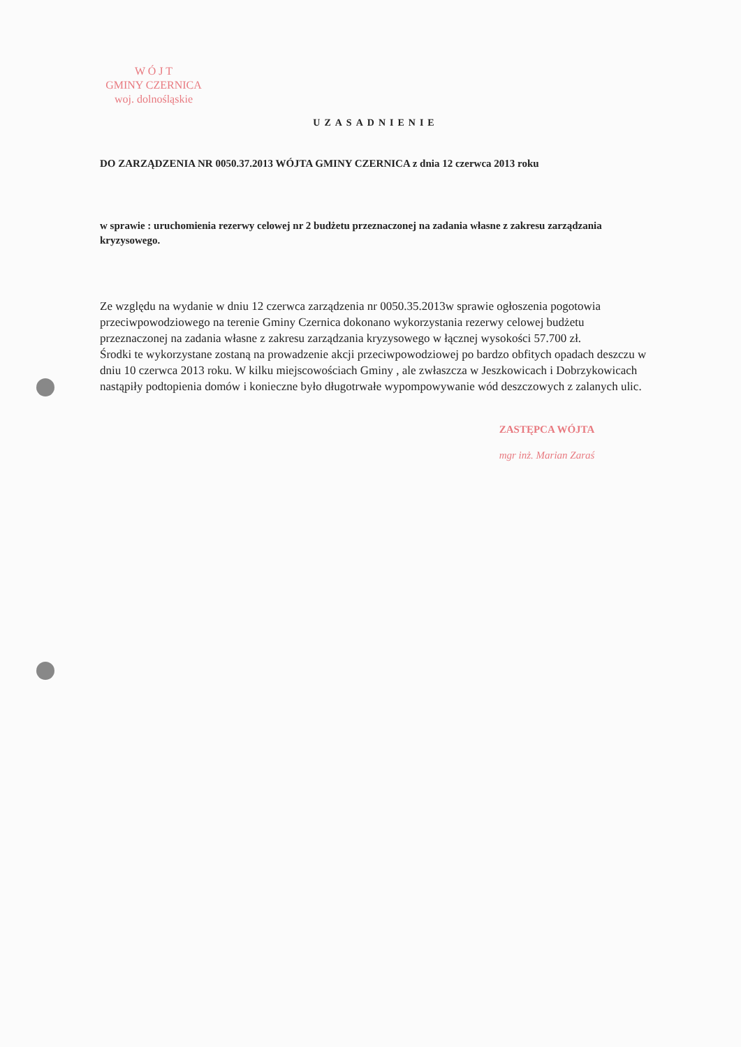W Ó J T
GMINY CZERNICA
woj. dolnośląskie
UZASADNIENIE
DO ZARZĄDZENIA NR 0050.37.2013 WÓJTA GMINY CZERNICA z dnia 12 czerwca 2013 roku
w sprawie : uruchomienia rezerwy celowej nr 2 budżetu przeznaczonej na zadania własne z zakresu zarządzania kryzysowego.
Ze względu na wydanie w dniu 12 czerwca zarządzenia nr 0050.35.2013w sprawie ogłoszenia pogotowia przeciwpowodziowego na terenie Gminy Czernica dokonano wykorzystania rezerwy celowej budżetu przeznaczonej na zadania własne z zakresu zarządzania kryzysowego w łącznej wysokości 57.700 zł.
Środki te wykorzystane zostaną na prowadzenie akcji przeciwpowodziowej po bardzo obfitych opadach deszczu w dniu 10 czerwca 2013 roku. W kilku miejscowościach Gminy , ale zwłaszcza w Jeszkowicach i Dobrzykowicach nastąpiły podtopienia domów i konieczne było długotrwałe wypompowywanie wód deszczowych z zalanych ulic.
ZASTĘPCA WÓJTA
mgr inż. Marian Zaraś